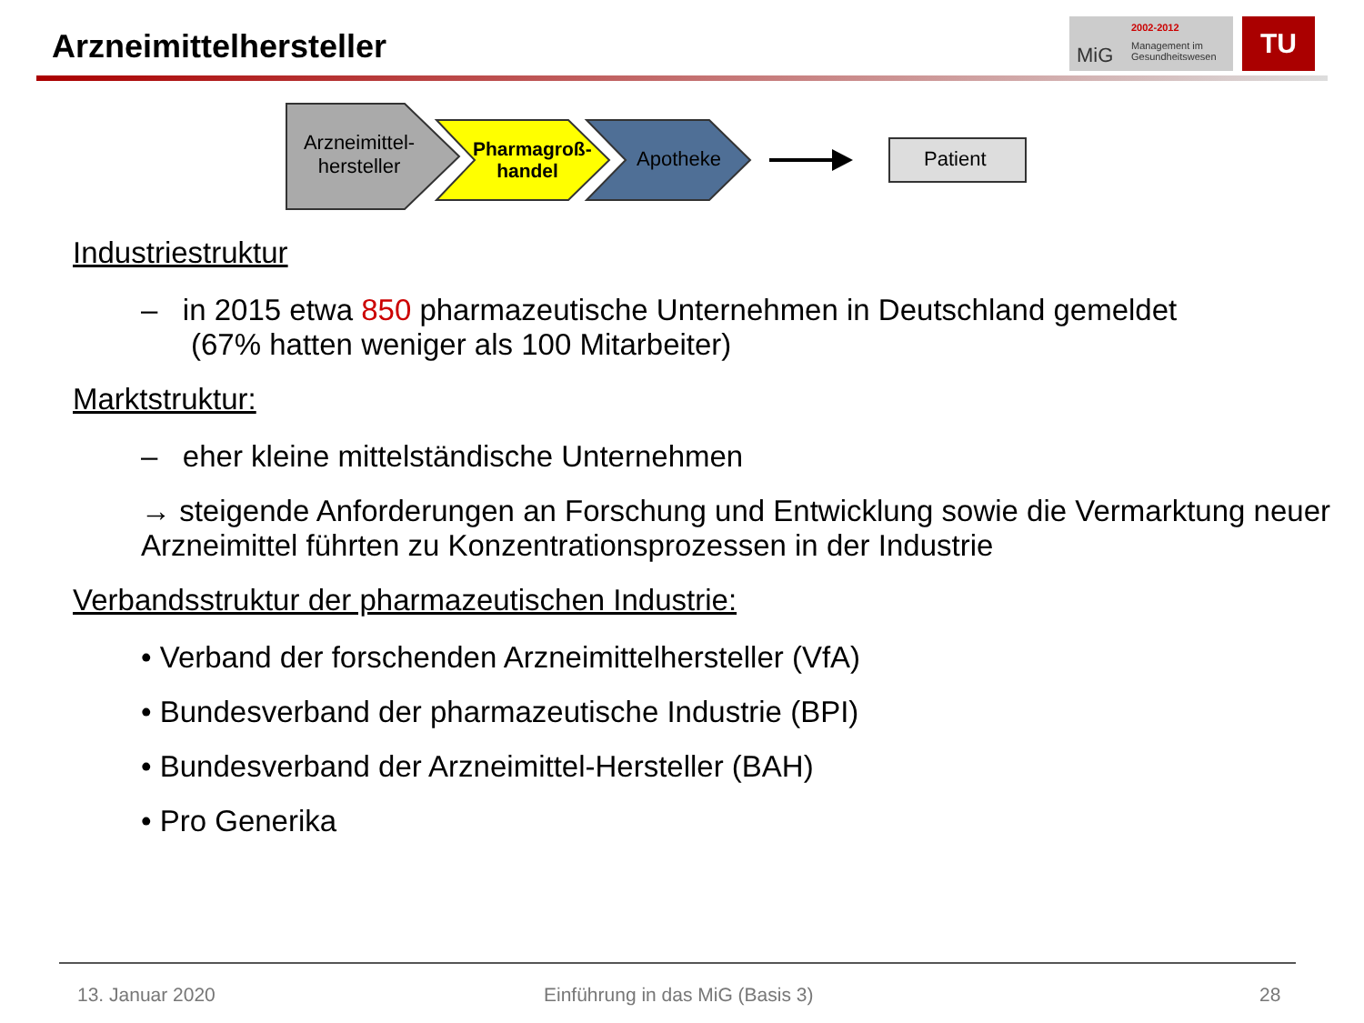Arzneimittelhersteller
MiG
2002-2012
Management im
Gesundheitswesen
TU
Arzneimittel-
hersteller
Pharmagroß-
handel
Apotheke Patient
Industriestruktur
– in 2015 etwa 850 pharmazeutische Unternehmen in Deutschland gemeldet
(67% hatten weniger als 100 Mitarbeiter)
Marktstruktur:
– eher kleine mittelständische Unternehmen
→ steigende Anforderungen an Forschung und Entwicklung sowie die Vermarktung neuer Arzneimittel führten zu Konzentrationsprozessen in der Industrie
Verbandsstruktur der pharmazeutischen Industrie:
• Verband der forschenden Arzneimittelhersteller (VfA)
• Bundesverband der pharmazeutische Industrie (BPI)
• Bundesverband der Arzneimittel-Hersteller (BAH)
• Pro Generika
13. Januar 2020
Einführung in das MiG (Basis 3)
28